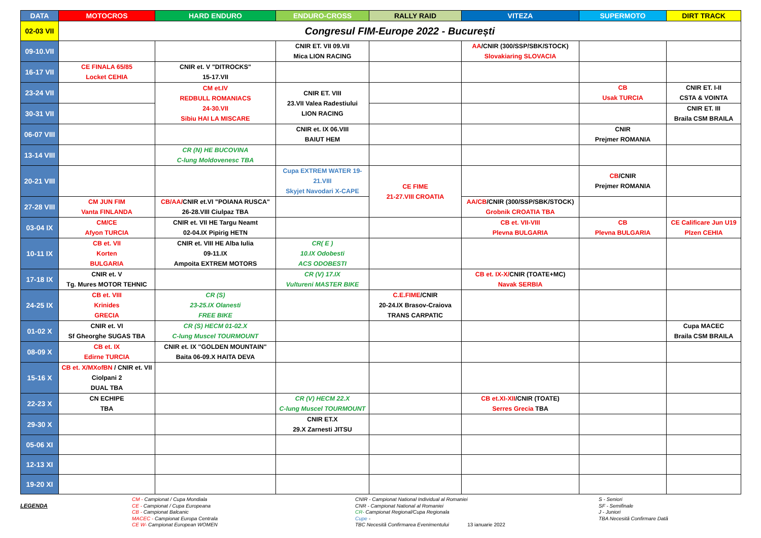| DATA | MOTOCROS | HARD ENDURO | ENDURO-CROSS | RALLY RAID | VITEZA | SUPERMOTO | DIRT TRACK |
| --- | --- | --- | --- | --- | --- | --- | --- |
| 02-03 VII | Congresul FIM-Europe 2022 - București | | | | | | |
| 09-10.VII | | | CNIR ET. VII 09.VII Mica LION RACING | | AA /CNIR (300/SSP/SBK/STOCK) Slovakiaring SLOVACIA | | |
| 16-17 VII | CE FINALA 65/85 Locket CEHIA | CNIR et. V "DITROCKS" 15-17.VII | | | | | |
| 23-24 VII | | CM et.IV REDBULL ROMANIACS 24-30.VII Sibiu HAI LA MISCARE | CNIR ET. VIII 23.VII Valea Radestiului LION RACING | | | CB Usak TURCIA | CNIR ET. I-II CSTA & VOINTA |
| 30-31 VII | | | | | | | CNIR ET. III Braila CSM BRAILA |
| 06-07 VIII | | | CNIR et. IX 06.VIII BAIUT HEM | | | CNIR Prejmer ROMANIA | |
| 13-14 VIII | | CR (N) HE BUCOVINA C-lung Moldovenesc TBA | | | | | |
| 20-21 VIII | | | Cupa EXTREM WATER 19-21.VIII Skyjet Navodari X-CAPE | CE FIME 21-27.VIII CROATIA | | CB /CNIR Prejmer ROMANIA | |
| 27-28 VIII | CM JUN FIM Vanta FINLANDA | CB/AA/ CNIR et.VI "POIANA RUSCA" 26-28.VIII Ciulpaz TBA | | | AA/CB /CNIR (300/SSP/SBK/STOCK) Grobnik CROATIA TBA | | |
| 03-04 IX | CM/CE Afyon TURCIA | CNIR et. VII HE Targu Neamt 02-04.IX Pipirig HETN | | | CB et. VII-VIII Plevna BULGARIA | CB Plevna BULGARIA | CE Calificare Jun U19 Plzen CEHIA |
| 10-11 IX | CB et. VII Korten BULGARIA | CNIR et. VIII HE Alba Iulia 09-11.IX Ampoita EXTREM MOTORS | CR( E ) 10.IX Odobesti ACS ODOBESTI | | | | |
| 17-18 IX | CNIR et. V Tg. Mures MOTOR TEHNIC | | CR (V) 17.IX Vultureni MASTER BIKE | | CB et. IX-X/ CNIR (TOATE+MC) Navak SERBIA | | |
| 24-25 IX | CB et. VIII Krinides GRECIA | CR (S) 23-25.IX Olanesti FREE BIKE | | C.E.FIME /CNIR 20-24.IX Brasov-Craiova TRANS CARPATIC | | | |
| 01-02 X | CNIR et. VI Sf Gheorghe SUGAS TBA | CR (S) HECM 01-02.X C-lung Muscel TOURMOUNT | | | | | Cupa MACEC Braila CSM BRAILA |
| 08-09 X | CB et. IX Edirne TURCIA | CNIR et. IX "GOLDEN MOUNTAIN" Baita 06-09.X HAITA DEVA | | | | | |
| 15-16 X | CB et. X/MXofBN / CNIR et. VII Ciolpani 2 DUAL TBA | | | | | | |
| 22-23 X | CN ECHIPE TBA | | CR (V) HECM 22.X C-lung Muscel TOURMOUNT | | CB et.XI-XII /CNIR (TOATE) Serres Grecia TBA | | |
| 29-30 X | | | CNIR ET.X 29.X Zarnesti JITSU | | | | |
| 05-06 XI | | | | | | | |
| 12-13 XI | | | | | | | |
| 19-20 XI | | | | | | | |
LEGENDA
CM - Campionat / Cupa Mondiala
CE - Campionat / Cupa Europeana
CB - Campionat Balcanic
MACEC - Campionat Europa Centrala
CE W- Campionat European WOMEN
CNIR - Campionat National Individual al Romaniei
CNR - Campionat National al Romaniei
CR- Campionat Regional/Cupa Regionala
Cupe -
TBC Necesită Confirmarea Evenimentului 13 ianuarie 2022
S - Seniori
SF - Semifinale
J - Juniori
TBA Necesită Confirmare Dată